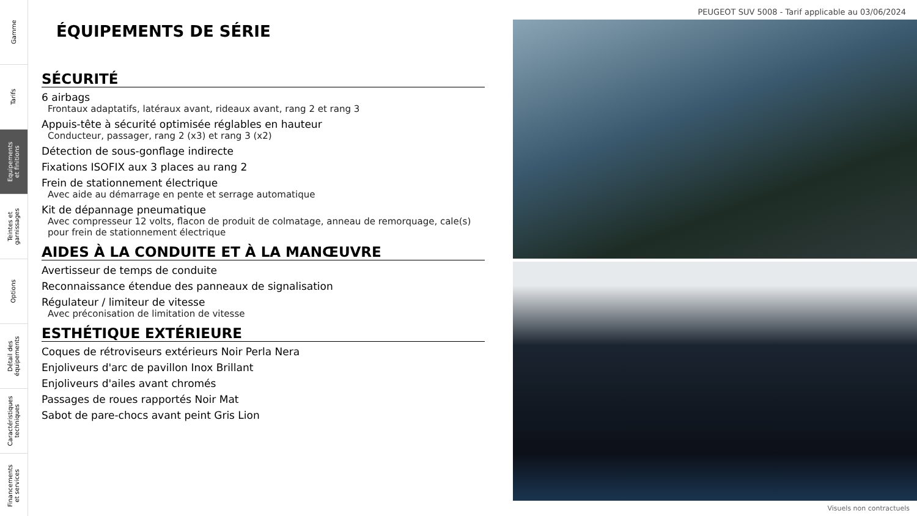Gamme
Tarifs
Equipements
et finitions
Teintes et
garnissages
Options
Détail des
équipements
Caractéristiques
techniques
Financements
et services
PEUGEOT SUV 5008 - Tarif applicable au 03/06/2024
ÉQUIPEMENTS DE SÉRIE
SÉCURITÉ
6 airbags
Frontaux adaptatifs, latéraux avant, rideaux avant, rang 2 et rang 3
Appuis-tête à sécurité optimisée réglables en hauteur
Conducteur, passager, rang 2 (x3) et rang 3 (x2)
Détection de sous-gonflage indirecte
Fixations ISOFIX aux 3 places au rang 2
Frein de stationnement électrique
Avec aide au démarrage en pente et serrage automatique
Kit de dépannage pneumatique
Avec compresseur 12 volts, flacon de produit de colmatage, anneau de remorquage, cale(s) pour frein de stationnement électrique
AIDES À LA CONDUITE ET À LA MANŒUVRE
Avertisseur de temps de conduite
Reconnaissance étendue des panneaux de signalisation
Régulateur / limiteur de vitesse
Avec préconisation de limitation de vitesse
ESTHÉTIQUE EXTÉRIEURE
Coques de rétroviseurs extérieurs Noir Perla Nera
Enjoliveurs d'arc de pavillon Inox Brillant
Enjoliveurs d'ailes avant chromés
Passages de roues rapportés Noir Mat
Sabot de pare-chocs avant peint Gris Lion
Visuels non contractuels